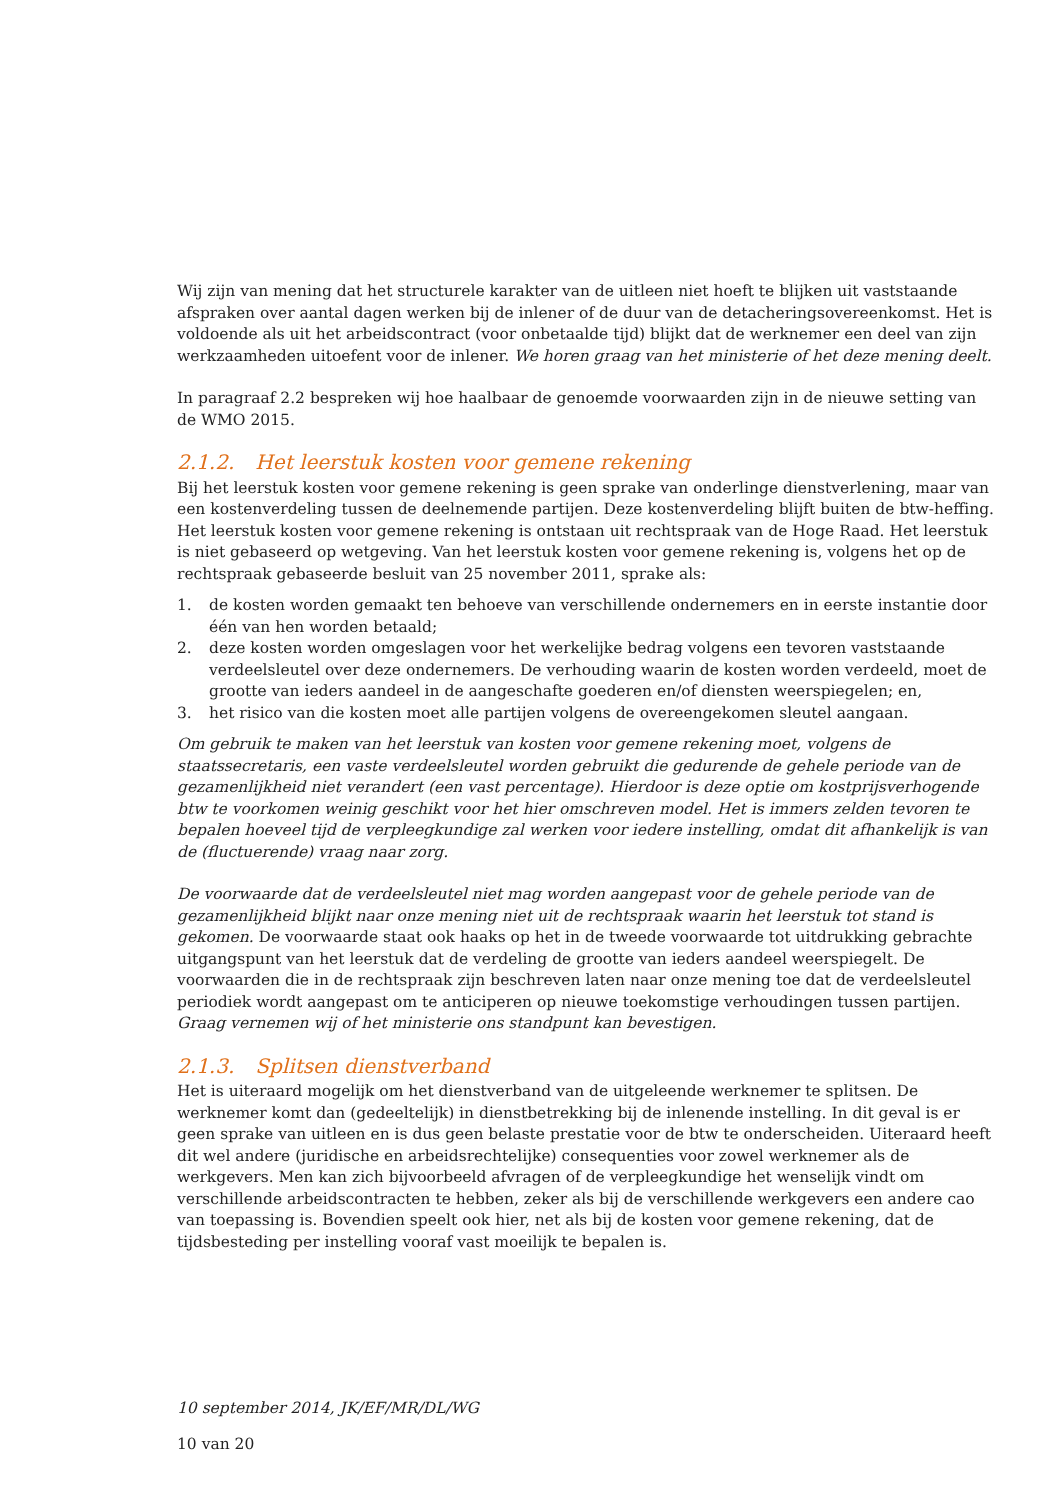Wij zijn van mening dat het structurele karakter van de uitleen niet hoeft te blijken uit vaststaande afspraken over aantal dagen werken bij de inlener of de duur van de detacheringsovereenkomst. Het is voldoende als uit het arbeidscontract (voor onbetaalde tijd) blijkt dat de werknemer een deel van zijn werkzaamheden uitoefent voor de inlener. We horen graag van het ministerie of het deze mening deelt.
In paragraaf 2.2 bespreken wij hoe haalbaar de genoemde voorwaarden zijn in de nieuwe setting van de WMO 2015.
2.1.2. Het leerstuk kosten voor gemene rekening
Bij het leerstuk kosten voor gemene rekening is geen sprake van onderlinge dienstverlening, maar van een kostenverdeling tussen de deelnemende partijen. Deze kostenverdeling blijft buiten de btw-heffing. Het leerstuk kosten voor gemene rekening is ontstaan uit rechtspraak van de Hoge Raad. Het leerstuk is niet gebaseerd op wetgeving. Van het leerstuk kosten voor gemene rekening is, volgens het op de rechtspraak gebaseerde besluit van 25 november 2011, sprake als:
1. de kosten worden gemaakt ten behoeve van verschillende ondernemers en in eerste instantie door één van hen worden betaald;
2. deze kosten worden omgeslagen voor het werkelijke bedrag volgens een tevoren vaststaande verdeelsleutel over deze ondernemers. De verhouding waarin de kosten worden verdeeld, moet de grootte van ieders aandeel in de aangeschafte goederen en/of diensten weerspiegelen; en,
3. het risico van die kosten moet alle partijen volgens de overeengekomen sleutel aangaan.
Om gebruik te maken van het leerstuk van kosten voor gemene rekening moet, volgens de staatssecretaris, een vaste verdeelsleutel worden gebruikt die gedurende de gehele periode van de gezamenlijkheid niet verandert (een vast percentage). Hierdoor is deze optie om kostprijsverhogende btw te voorkomen weinig geschikt voor het hier omschreven model. Het is immers zelden tevoren te bepalen hoeveel tijd de verpleegkundige zal werken voor iedere instelling, omdat dit afhankelijk is van de (fluctuerende) vraag naar zorg.
De voorwaarde dat de verdeelsleutel niet mag worden aangepast voor de gehele periode van de gezamenlijkheid blijkt naar onze mening niet uit de rechtspraak waarin het leerstuk tot stand is gekomen. De voorwaarde staat ook haaks op het in de tweede voorwaarde tot uitdrukking gebrachte uitgangspunt van het leerstuk dat de verdeling de grootte van ieders aandeel weerspiegelt. De voorwaarden die in de rechtspraak zijn beschreven laten naar onze mening toe dat de verdeelsleutel periodiek wordt aangepast om te anticiperen op nieuwe toekomstige verhoudingen tussen partijen. Graag vernemen wij of het ministerie ons standpunt kan bevestigen.
2.1.3. Splitsen dienstverband
Het is uiteraard mogelijk om het dienstverband van de uitgeleende werknemer te splitsen. De werknemer komt dan (gedeeltelijk) in dienstbetrekking bij de inlenende instelling. In dit geval is er geen sprake van uitleen en is dus geen belaste prestatie voor de btw te onderscheiden. Uiteraard heeft dit wel andere (juridische en arbeidsrechtelijke) consequenties voor zowel werknemer als de werkgevers. Men kan zich bijvoorbeeld afvragen of de verpleegkundige het wenselijk vindt om verschillende arbeidscontracten te hebben, zeker als bij de verschillende werkgevers een andere cao van toepassing is. Bovendien speelt ook hier, net als bij de kosten voor gemene rekening, dat de tijdsbesteding per instelling vooraf vast moeilijk te bepalen is.
10 september 2014, JK/EF/MR/DL/WG
10 van 20